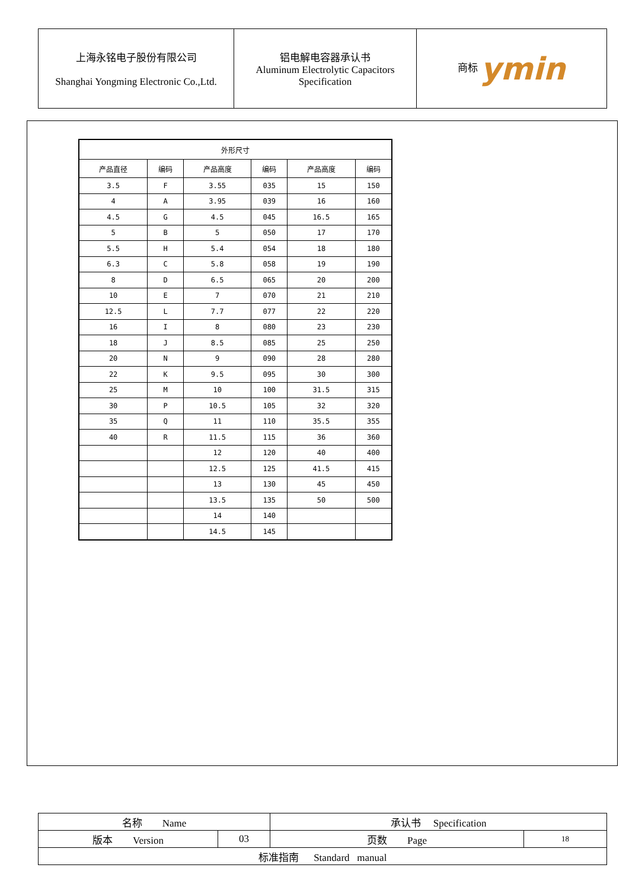| 上海永铭电子股份有限公司 Shanghai Yongming Electronic Co.,Ltd. | 铝电解电容器承认书 Aluminum Electrolytic Capacitors Specification | 商标 ymin |
| 外形尺寸 | | | | | |
| --- | --- | --- | --- | --- | --- |
| 产品直径 | 编码 | 产品高度 | 编码 | 产品高度 | 编码 |
| 3.5 | F | 3.55 | 035 | 15 | 150 |
| 4 | A | 3.95 | 039 | 16 | 160 |
| 4.5 | G | 4.5 | 045 | 16.5 | 165 |
| 5 | B | 5 | 050 | 17 | 170 |
| 5.5 | H | 5.4 | 054 | 18 | 180 |
| 6.3 | C | 5.8 | 058 | 19 | 190 |
| 8 | D | 6.5 | 065 | 20 | 200 |
| 10 | E | 7 | 070 | 21 | 210 |
| 12.5 | L | 7.7 | 077 | 22 | 220 |
| 16 | I | 8 | 080 | 23 | 230 |
| 18 | J | 8.5 | 085 | 25 | 250 |
| 20 | N | 9 | 090 | 28 | 280 |
| 22 | K | 9.5 | 095 | 30 | 300 |
| 25 | M | 10 | 100 | 31.5 | 315 |
| 30 | P | 10.5 | 105 | 32 | 320 |
| 35 | Q | 11 | 110 | 35.5 | 355 |
| 40 | R | 11.5 | 115 | 36 | 360 |
| | | 12 | 120 | 40 | 400 |
| | | 12.5 | 125 | 41.5 | 415 |
| | | 13 | 130 | 45 | 450 |
| | | 13.5 | 135 | 50 | 500 |
| | | 14 | 140 | | |
| | | 14.5 | 145 | | |
| 名称 Name | | 承认书 Specification | |
| 版本 Version | 03 | 页数 Page | 18 |
| 标准指南 Standard manual | | | |